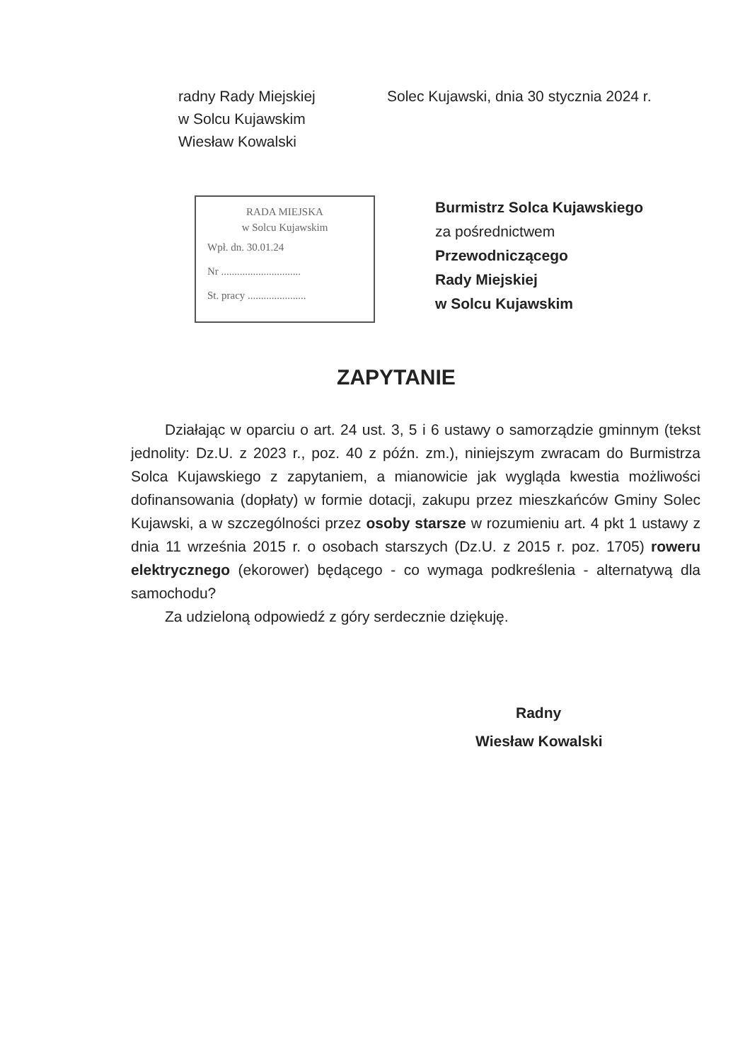radny Rady Miejskiej
w Solcu Kujawskim
Wiesław Kowalski
Solec Kujawski, dnia 30 stycznia 2024 r.
RADA MIEJSKA
w Solcu Kujawskim
Wpł. dn. 30.01.24
Nr ..............................
St. pracy ......................
Burmistrz Solca Kujawskiego
za pośrednictwem
Przewodniczącego
Rady Miejskiej
w Solcu Kujawskim
ZAPYTANIE
Działając w oparciu o art. 24 ust. 3, 5 i 6 ustawy o samorządzie gminnym (tekst jednolity: Dz.U. z 2023 r., poz. 40 z późn. zm.), niniejszym zwracam do Burmistrza Solca Kujawskiego z zapytaniem, a mianowicie jak wygląda kwestia możliwości dofinansowania (dopłaty) w formie dotacji, zakupu przez mieszkańców Gminy Solec Kujawski, a w szczególności przez osoby starsze w rozumieniu art. 4 pkt 1 ustawy z dnia 11 września 2015 r. o osobach starszych (Dz.U. z 2015 r. poz. 1705) roweru elektrycznego (ekorower) będącego - co wymaga podkreślenia - alternatywą dla samochodu?
Za udzieloną odpowiedź z góry serdecznie dziękuję.
Radny
Wiesław Kowalski